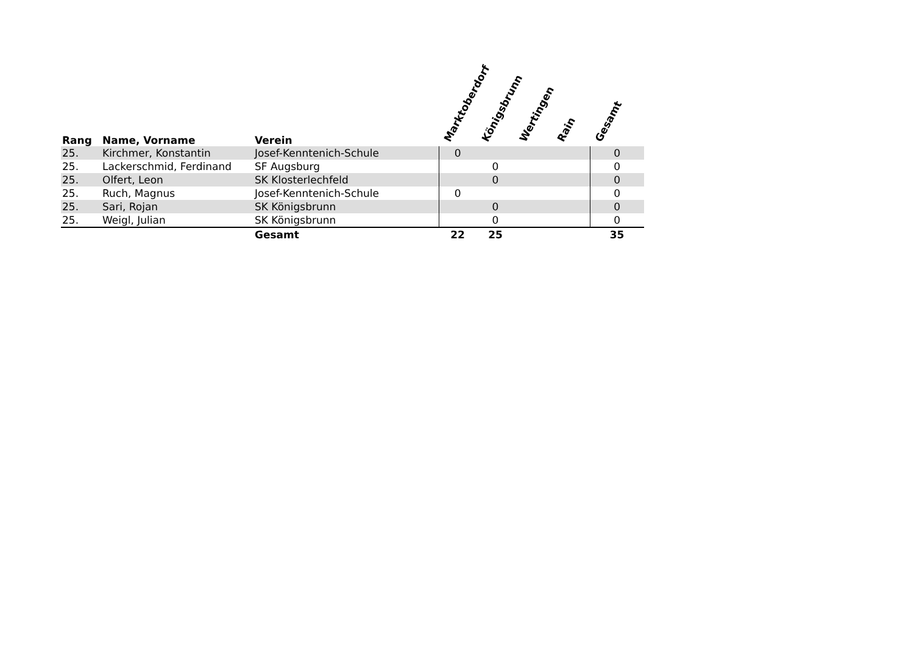| Rang | Name, Vorname | Verein | Marktoberdorf | Königsbrunn | Wertingen | Rain | Gesamt |
| --- | --- | --- | --- | --- | --- | --- | --- |
| 25. | Kirchmer, Konstantin | Josef-Kenntenich-Schule | 0 | | | | 0 |
| 25. | Lackerschmid, Ferdinand | SF Augsburg | | 0 | | | 0 |
| 25. | Olfert, Leon | SK Klosterlechfeld | | 0 | | | 0 |
| 25. | Ruch, Magnus | Josef-Kenntenich-Schule | 0 | | | | 0 |
| 25. | Sari, Rojan | SK Königsbrunn | | 0 | | | 0 |
| 25. | Weigl, Julian | SK Königsbrunn | | 0 | | | 0 |
| | | Gesamt | 22 | 25 | | | 35 |